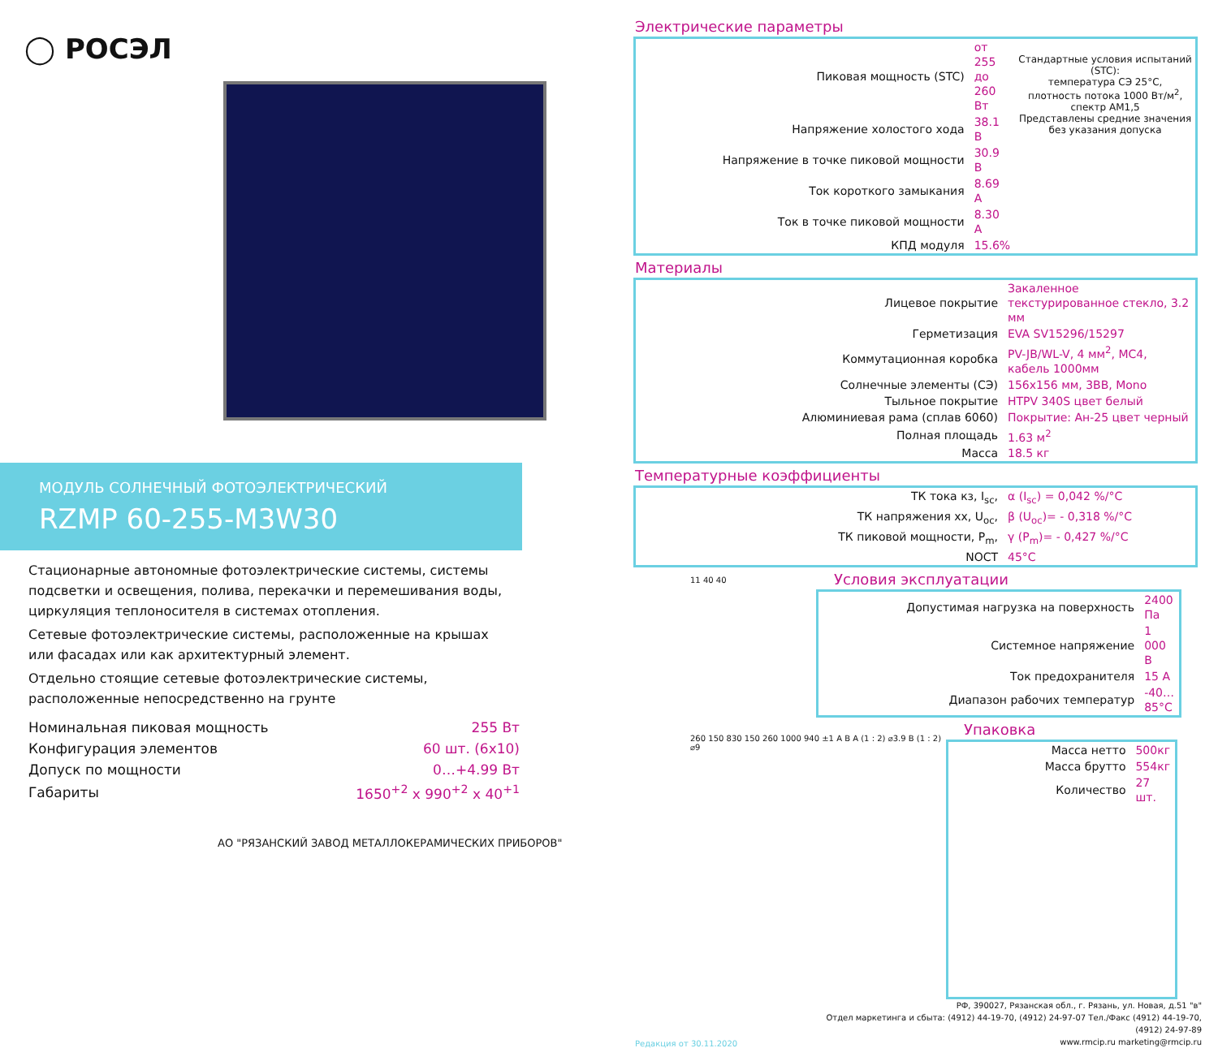◯ РОСЭЛ
МОДУЛЬ СОЛНЕЧНЫЙ ФОТОЭЛЕКТРИЧЕСКИЙ
RZMP 60-255-M3W30
Стационарные автономные фотоэлектрические системы, системы подсветки и освещения, полива, перекачки и перемешивания воды, циркуляция теплоносителя в системах отопления.
Сетевые фотоэлектрические системы, расположенные на крышах или фасадах или как архитектурный элемент.
Отдельно стоящие сетевые фотоэлектрические системы, расположенные непосредственно на грунте
| Номинальная пиковая мощность | 255 Вт |
| Конфигурация элементов | 60 шт. (6x10) |
| Допуск по мощности | 0…+4.99 Вт |
| Габариты | 1650<sup>+2</sup> x 990<sup>+2</sup> x 40<sup>+1</sup> |
АО "РЯЗАНСКИЙ ЗАВОД МЕТАЛЛОКЕРАМИЧЕСКИХ ПРИБОРОВ"
Электрические параметры
| Пиковая мощность (STC) | от 255 до 260 Вт |
| Напряжение холостого хода | 38.1 В |
| Напряжение в точке пиковой мощности | 30.9 В |
| Ток короткого замыкания | 8.69 A |
| Ток в точке пиковой мощности | 8.30 A |
| КПД модуля | 15.6% |
Стандартные условия испытаний (STC):
температура СЭ 25°С,
плотность потока 1000 Вт/м<sup>2</sup>, спектр АМ1,5
Представлены средние значения
без указания допуска
Материалы
| Лицевое покрытие | Закаленное текстурированное стекло, 3.2 мм |
| Герметизация | EVA SV15296/15297 |
| Коммутационная коробка | PV-JB/WL-V, 4 мм<sup>2</sup>, MC4, кабель 1000мм |
| Солнечные элементы (СЭ) | 156x156 мм, 3BB, Mono |
| Тыльное покрытие | HTPV 340S цвет белый |
| Алюминиевая рама (сплав 6060) | Покрытие: Ан-25 цвет черный |
| Полная площадь | 1.63 м<sup>2</sup> |
| Масса | 18.5 кг |
Температурные коэффициенты
| ТК тока кз, I<sub>sc</sub>, | α (I<sub>sc</sub>) = 0,042 %/°C |
| ТК напряжения хх, U<sub>oc</sub>, | β (U<sub>oc</sub>)= - 0,318 %/°C |
| ТК пиковой мощности, P<sub>m</sub>, | γ (P<sub>m</sub>)= - 0,427 %/°C |
| NOCT | 45°C |
11 40 40
Условия эксплуатации
| Допустимая нагрузка на поверхность | 2400 Па |
| Системное напряжение | 1 000 В |
| Ток предохранителя | 15 A |
| Диапазон рабочих температур | -40…85°C |
260 150 830 150 260 1000 940 ±1 A B A (1 : 2) ⌀3.9 B (1 : 2) ⌀9
Упаковка
| Масса нетто | 500кг |
| Масса брутто | 554кг |
| Количество | 27 шт. |
Редакция от 30.11.2020
РФ, 390027, Рязанская обл., г. Рязань, ул. Новая, д.51 "в"
Отдел маркетинга и сбыта: (4912) 44-19-70, (4912) 24-97-07 Тел./Факс (4912) 44-19-70, (4912) 24-97-89
www.rmcip.ru marketing@rmcip.ru